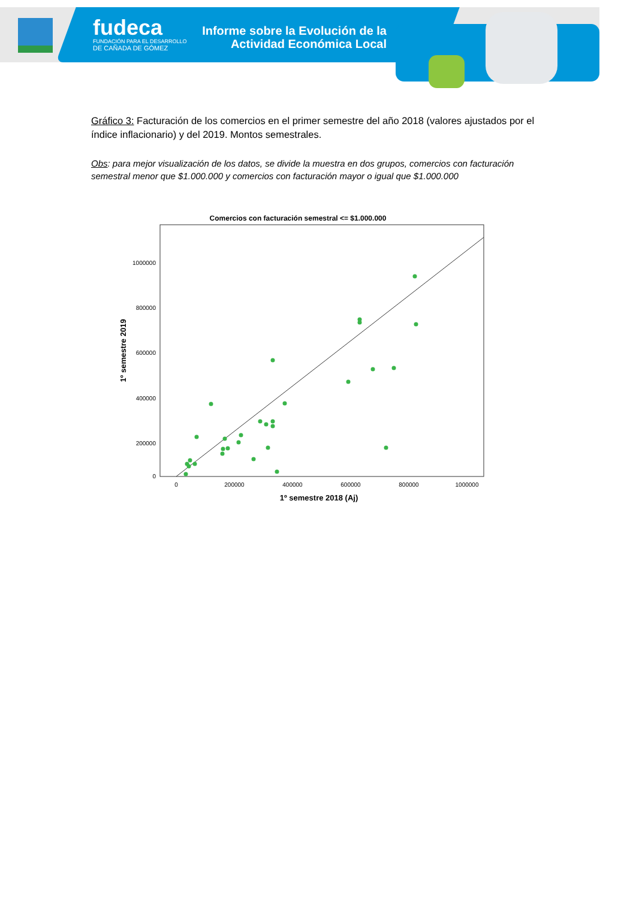fudeca
FUNDACIÓN PARA EL DESARROLLO
DE CAÑADA DE GÓMEZ
Informe sobre la Evolución de la Actividad Económica Local
Gráfico 3: Facturación de los comercios en el primer semestre del año 2018 (valores ajustados por el índice inflacionario) y del 2019. Montos semestrales.
Obs: para mejor visualización de los datos, se divide la muestra en dos grupos, comercios con facturación semestral menor que $1.000.000 y comercios con facturación mayor o igual que $1.000.000
Comercios con facturación semestral <= $1.000.000
1000000
800000
600000
400000
200000
0
0
200000
400000
600000
800000
1000000
1º semestre 2018 (Aj)
1º semestre 2019